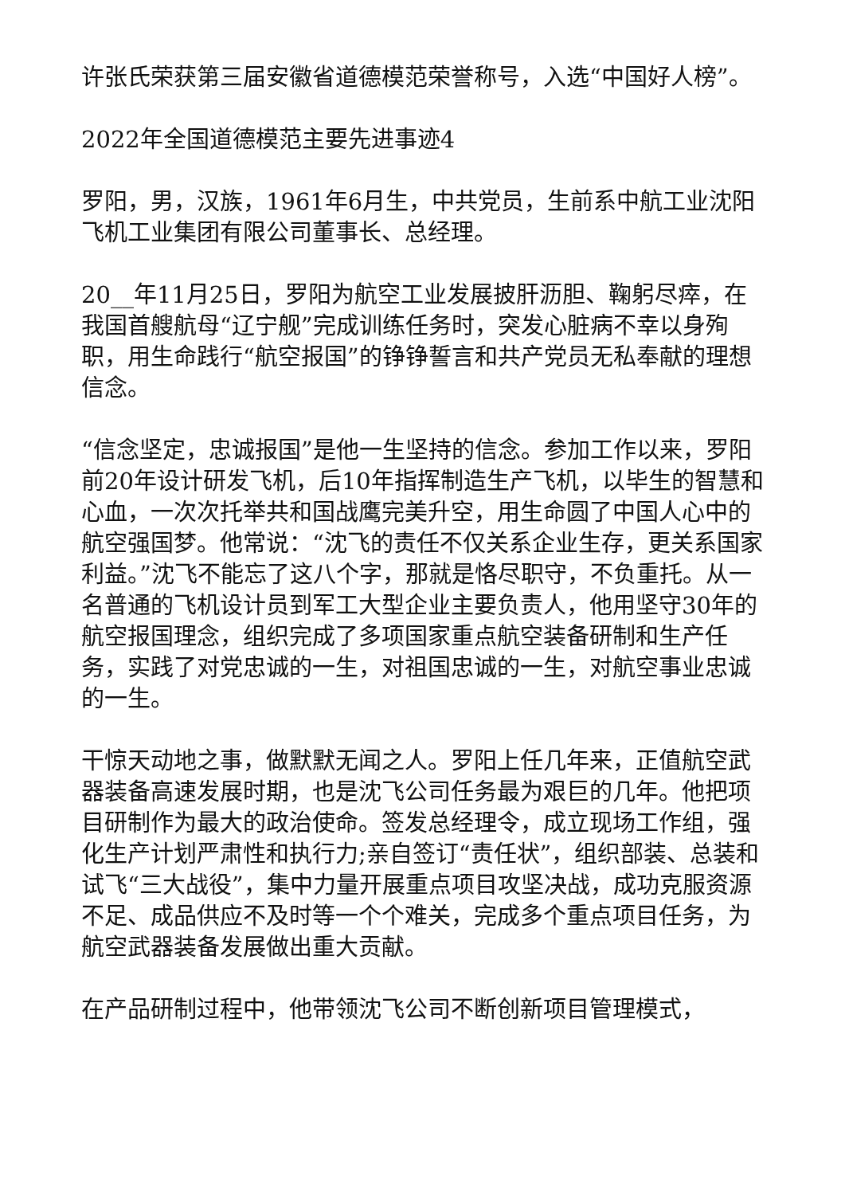许张氏荣获第三届安徽省道德模范荣誉称号，入选“中国好人榜”。
2022年全国道德模范主要先进事迹4
罗阳，男，汉族，1961年6月生，中共党员，生前系中航工业沈阳飞机工业集团有限公司董事长、总经理。
20__年11月25日，罗阳为航空工业发展披肝沥胆、鞠躬尽瘁，在我国首艘航母“辽宁舰”完成训练任务时，突发心脏病不幸以身殉职，用生命践行“航空报国”的铮铮誓言和共产党员无私奉献的理想信念。
“信念坚定，忠诚报国”是他一生坚持的信念。参加工作以来，罗阳前20年设计研发飞机，后10年指挥制造生产飞机，以毕生的智慧和心血，一次次托举共和国战鹰完美升空，用生命圆了中国人心中的航空强国梦。他常说：“沈飞的责任不仅关系企业生存，更关系国家利益。”沈飞不能忘了这八个字，那就是恪尽职守，不负重托。从一名普通的飞机设计员到军工大型企业主要负责人，他用坚守30年的航空报国理念，组织完成了多项国家重点航空装备研制和生产任务，实践了对党忠诚的一生，对祖国忠诚的一生，对航空事业忠诚的一生。
干惊天动地之事，做默默无闻之人。罗阳上任几年来，正值航空武器装备高速发展时期，也是沈飞公司任务最为艰巨的几年。他把项目研制作为最大的政治使命。签发总经理令，成立现场工作组，强化生产计划严肃性和执行力;亲自签订“责任状”，组织部装、总装和试飞“三大战役”，集中力量开展重点项目攻坚决战，成功克服资源不足、成品供应不及时等一个个难关，完成多个重点项目任务，为航空武器装备发展做出重大贡献。
在产品研制过程中，他带领沈飞公司不断创新项目管理模式，